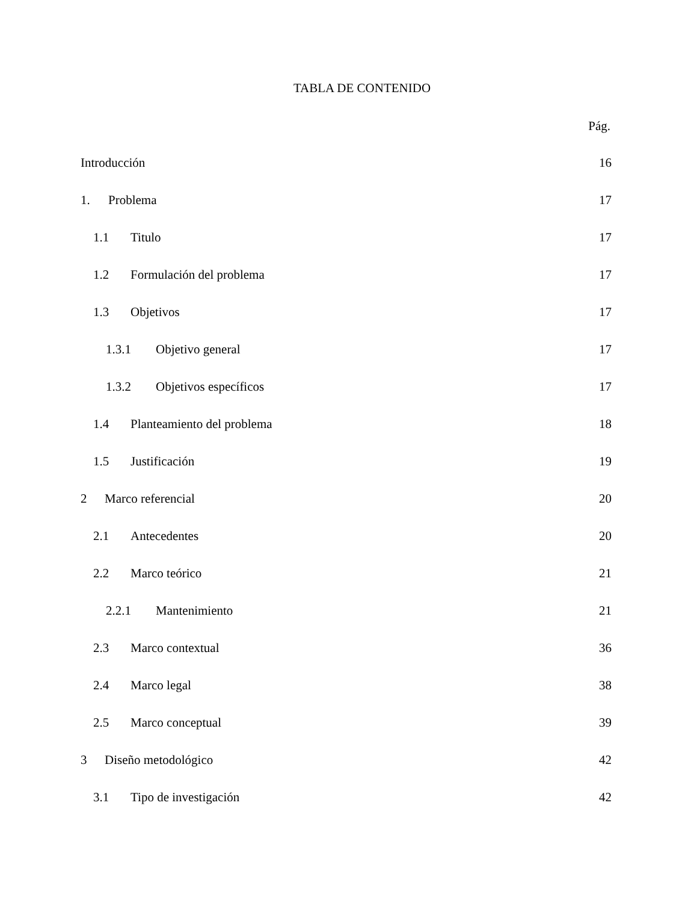TABLA DE CONTENIDO
Pág.
Introducción 16
1. Problema 17
1.1 Titulo 17
1.2 Formulación del problema 17
1.3 Objetivos 17
1.3.1 Objetivo general 17
1.3.2 Objetivos específicos 17
1.4 Planteamiento del problema 18
1.5 Justificación 19
2 Marco referencial 20
2.1 Antecedentes 20
2.2 Marco teórico 21
2.2.1 Mantenimiento 21
2.3 Marco contextual 36
2.4 Marco legal 38
2.5 Marco conceptual 39
3 Diseño metodológico 42
3.1 Tipo de investigación 42